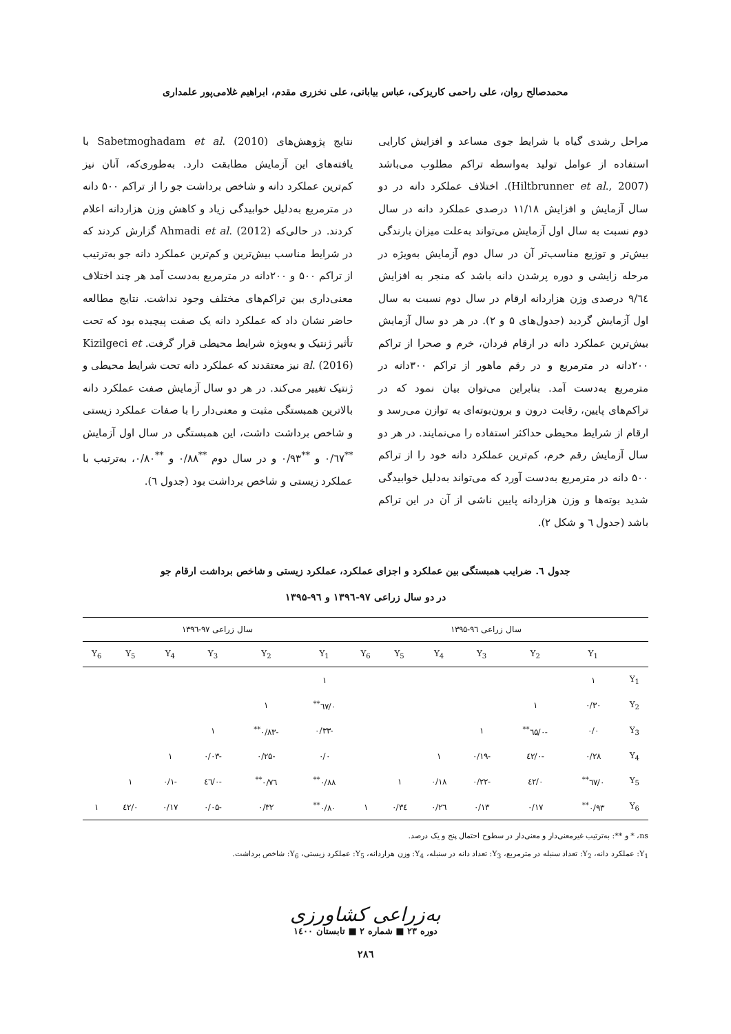محمدصالح روان، علی راحمی کاریزکی، عباس بیابانی، علی نخزری مقدم، ابراهیم غلامی‌پور علمداری
مراحل رشدی گیاه با شرایط جوی مساعد و افزایش کارایی استفاده از عوامل تولید به‌واسطه تراکم مطلوب می‌باشد (Hiltbrunner et al., 2007). اختلاف عملکرد دانه در دو سال آزمایش و افزایش ۱۱/۱۸ درصدی عملکرد دانه در سال دوم نسبت به سال اول آزمایش می‌تواند به‌علت میزان بارندگی بیش‌تر و توزیع مناسب‌تر آن در سال دوم آزمایش به‌ویژه در مرحله زایشی و دوره پرشدن دانه باشد که منجر به افزایش ۹/٦٤ درصدی وزن هزاردانه ارقام در سال دوم نسبت به سال اول آزمایش گردید (جدول‌های ۵ و ۲). در هر دو سال آزمایش بیش‌ترین عملکرد دانه در ارقام فردان، خرم و صحرا از تراکم ۲۰۰دانه در مترمربع و در رقم ماهور از تراکم ۳۰۰دانه در مترمربع به‌دست آمد. بنابراین می‌توان بیان نمود که در تراکم‌های پایین، رقابت درون و برون‌بوته‌ای به توازن می‌رسد و ارقام از شرایط محیطی حداکثر استفاده را می‌نمایند. در هر دو سال آزمایش رقم خرم، کم‌ترین عملکرد دانه خود را از تراکم ۵۰۰ دانه در مترمربع به‌دست آورد که می‌تواند به‌دلیل خوابیدگی شدید بوته‌ها و وزن هزاردانه پایین ناشی از آن در این تراکم باشد (جدول ٦ و شکل ۲).
نتایج پژوهش‌های Sabetmoghadam et al. (2010) با یافته‌های این آزمایش مطابقت دارد. به‌طوری‌که، آنان نیز کم‌ترین عملکرد دانه و شاخص برداشت جو را از تراکم ۵۰۰ دانه در مترمربع به‌دلیل خوابیدگی زیاد و کاهش وزن هزاردانه اعلام کردند. در حالی‌که Ahmadi et al. (2012) گزارش کردند که در شرایط مناسب بیش‌ترین و کم‌ترین عملکرد دانه جو به‌ترتیب از تراکم ۵۰۰ و ۲۰۰دانه در مترمربع به‌دست آمد هر چند اختلاف معنی‌داری بین تراکم‌های مختلف وجود نداشت. نتایج مطالعه حاضر نشان داد که عملکرد دانه یک صفت پیچیده بود که تحت تأثیر ژنتیک و به‌ویژه شرایط محیطی قرار گرفت. Kizilgeci et al. (2016) نیز معتقدند که عملکرد دانه تحت شرایط محیطی و ژنتیک تغییر می‌کند. در هر دو سال آزمایش صفت عملکرد دانه بالاترین همبستگی مثبت و معنی‌دار را با صفات عملکرد زیستی و شاخص برداشت داشت، این همبستگی در سال اول آزمایش <sup>**</sup>۰/٦۷ و <sup>**</sup>۰/۹۳ و در سال دوم <sup>**</sup>۰/۸۸ و <sup>**</sup>۰/۸۰، به‌ترتیب با عملکرد زیستی و شاخص برداشت بود (جدول ٦).
جدول ٦. ضرایب همبستگی بین عملکرد و اجزای عملکرد، عملکرد زیستی و شاخص برداشت ارقام جو
در دو سال زراعی ۹۷-۱۳۹٦ و ۹٦-۱۳۹۵
| | سال زراعی ۹٦-۱۳۹۵ | | | | | | سال زراعی ۹۷-۱۳۹٦ | | | | | |
| --- | --- | --- | --- | --- | --- | --- | --- | --- | --- | --- | --- | --- |
| | Y<sub>1</sub> | Y<sub>2</sub> | Y<sub>3</sub> | Y<sub>4</sub> | Y<sub>5</sub> | Y<sub>6</sub> | Y<sub>1</sub> | Y<sub>2</sub> | Y<sub>3</sub> | Y<sub>4</sub> | Y<sub>5</sub> | Y<sub>6</sub> |
| Y<sub>1</sub> | ۱ | | | | | | ۱ | | | | | |
| Y<sub>2</sub> | ۰/۳۰ | ۱ | | | | | ۰/٦۷<sup>**</sup> | ۱ | | | | |
| Y<sub>3</sub> | ۰/۰ | -۰/٦۵<sup>**</sup> | ۱ | | | | -۰/۳۳ | -۰/۸۳<sup>**</sup> | ۱ | | | |
| Y<sub>4</sub> | ۰/۲۸ | -۰/٤۲ | -۰/۱۹ | ۱ | | | ۰/۰ | -۰/۲۵ | -۰/۰۳ | ۱ | | |
| Y<sub>5</sub> | ۰/٦۷<sup>**</sup> | ۰/٤۲ | -۰/۲۲ | ۰/۱۸ | ۱ | | ۰/۸۸<sup>**</sup> | ۰/۷٦<sup>**</sup> | -۰/٤٦ | -۰/۱ | ۱ | |
| Y<sub>6</sub> | ۰/۹۳<sup>**</sup> | ۰/۱۷ | ۰/۱۳ | ۰/۲٦ | ۰/۳٤ | ۱ | ۰/۸۰<sup>**</sup> | ۰/۳۲ | -۰/۰۵ | ۰/۱۷ | ۰/٤۲ | ۱ |
ns، * و **: به‌ترتیب غیرمعنی‌دار و معنی‌دار در سطوح احتمال پنج و یک درصد.
Y<sub>1</sub>: عملکرد دانه، Y<sub>2</sub>: تعداد سنبله در مترمربع، Y<sub>3</sub>: تعداد دانه در سنبله، Y<sub>4</sub>: وزن هزاردانه، Y<sub>5</sub>: عملکرد زیستی، Y<sub>6</sub>: شاخص برداشت.
به‌زراعی کشاورزی
دوره ۲۳ ■ شماره ۲ ■ تابستان ۱٤۰۰
۲۸٦